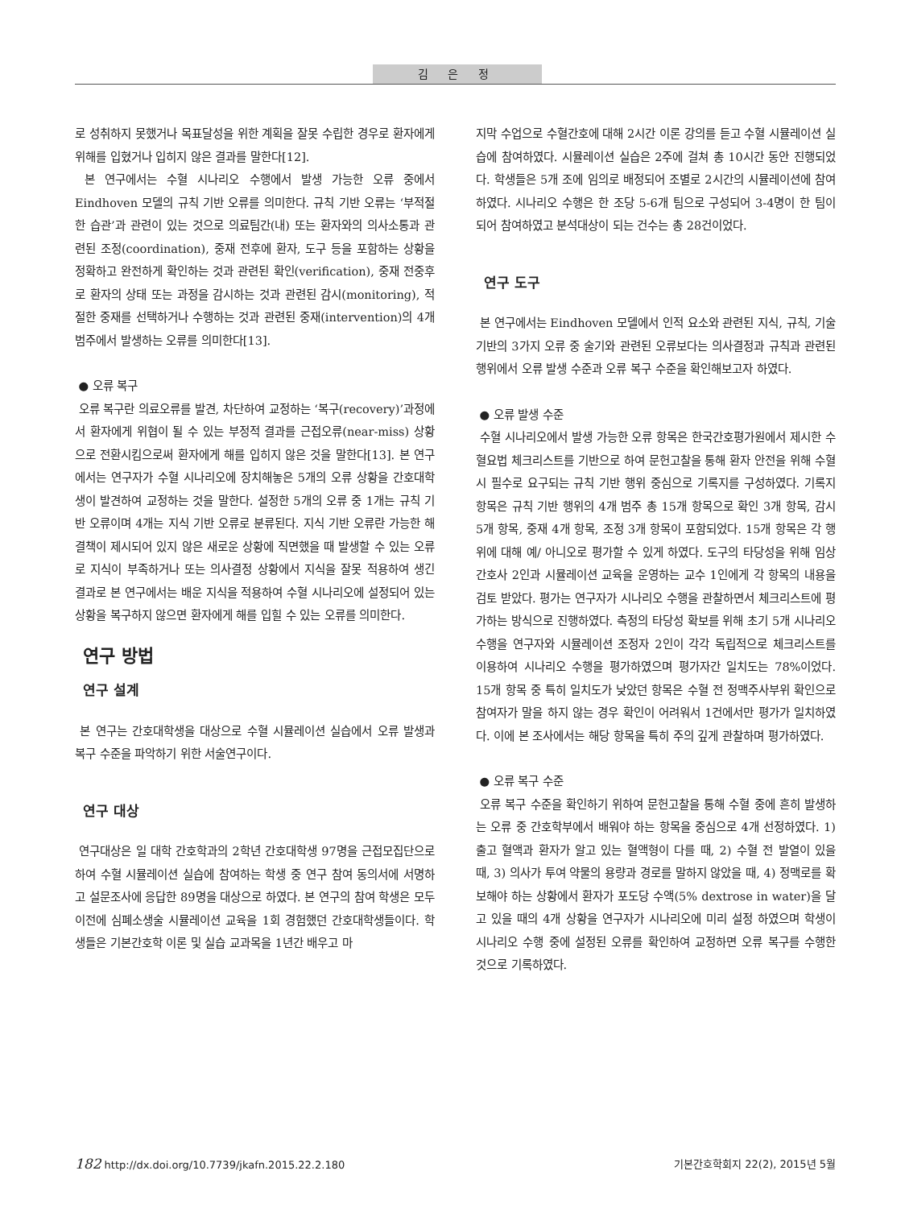김 은 정
로 성취하지 못했거나 목표달성을 위한 계획을 잘못 수립한 경우로 환자에게 위해를 입혔거나 입히지 않은 결과를 말한다[12].
본 연구에서는 수혈 시나리오 수행에서 발생 가능한 오류 중에서 Eindhoven 모델의 규칙 기반 오류를 의미한다. 규칙 기반 오류는 ‘부적절한 습관’과 관련이 있는 것으로 의료팀간(내) 또는 환자와의 의사소통과 관련된 조정(coordination), 중재 전후에 환자, 도구 등을 포함하는 상황을 정확하고 완전하게 확인하는 것과 관련된 확인(verification), 중재 전중후로 환자의 상태 또는 과정을 감시하는 것과 관련된 감시(monitoring), 적절한 중재를 선택하거나 수행하는 것과 관련된 중재(intervention)의 4개 범주에서 발생하는 오류를 의미한다[13].
● 오류 복구
오류 복구란 의료오류를 발견, 차단하여 교정하는 ‘복구(recovery)’과정에서 환자에게 위협이 될 수 있는 부정적 결과를 근접오류(near-miss) 상황으로 전환시킴으로써 환자에게 해를 입히지 않은 것을 말한다[13]. 본 연구에서는 연구자가 수혈 시나리오에 장치해놓은 5개의 오류 상황을 간호대학생이 발견하여 교정하는 것을 말한다. 설정한 5개의 오류 중 1개는 규칙 기반 오류이며 4개는 지식 기반 오류로 분류된다. 지식 기반 오류란 가능한 해결책이 제시되어 있지 않은 새로운 상황에 직면했을 때 발생할 수 있는 오류로 지식이 부족하거나 또는 의사결정 상황에서 지식을 잘못 적용하여 생긴 결과로 본 연구에서는 배운 지식을 적용하여 수혈 시나리오에 설정되어 있는 상황을 복구하지 않으면 환자에게 해를 입힐 수 있는 오류를 의미한다.
연구 방법
연구 설계
본 연구는 간호대학생을 대상으로 수혈 시뮬레이션 실습에서 오류 발생과 복구 수준을 파악하기 위한 서술연구이다.
연구 대상
연구대상은 일 대학 간호학과의 2학년 간호대학생 97명을 근접모집단으로 하여 수혈 시뮬레이션 실습에 참여하는 학생 중 연구 참여 동의서에 서명하고 설문조사에 응답한 89명을 대상으로 하였다. 본 연구의 참여 학생은 모두 이전에 심폐소생술 시뮬레이션 교육을 1회 경험했던 간호대학생들이다. 학생들은 기본간호학 이론 및 실습 교과목을 1년간 배우고 마
지막 수업으로 수혈간호에 대해 2시간 이론 강의를 듣고 수혈 시뮬레이션 실습에 참여하였다. 시뮬레이션 실습은 2주에 걸쳐 총 10시간 동안 진행되었다. 학생들은 5개 조에 임의로 배정되어 조별로 2시간의 시뮬레이션에 참여하였다. 시나리오 수행은 한 조당 5-6개 팀으로 구성되어 3-4명이 한 팀이 되어 참여하였고 분석대상이 되는 건수는 총 28건이었다.
연구 도구
본 연구에서는 Eindhoven 모델에서 인적 요소와 관련된 지식, 규칙, 기술 기반의 3가지 오류 중 술기와 관련된 오류보다는 의사결정과 규칙과 관련된 행위에서 오류 발생 수준과 오류 복구 수준을 확인해보고자 하였다.
● 오류 발생 수준
수혈 시나리오에서 발생 가능한 오류 항목은 한국간호평가원에서 제시한 수혈요법 체크리스트를 기반으로 하여 문헌고찰을 통해 환자 안전을 위해 수혈 시 필수로 요구되는 규칙 기반 행위 중심으로 기록지를 구성하였다. 기록지 항목은 규칙 기반 행위의 4개 범주 총 15개 항목으로 확인 3개 항목, 감시 5개 항목, 중재 4개 항목, 조정 3개 항목이 포함되었다. 15개 항목은 각 행위에 대해 예/ 아니오로 평가할 수 있게 하였다. 도구의 타당성을 위해 임상간호사 2인과 시뮬레이션 교육을 운영하는 교수 1인에게 각 항목의 내용을 검토 받았다. 평가는 연구자가 시나리오 수행을 관찰하면서 체크리스트에 평가하는 방식으로 진행하였다. 측정의 타당성 확보를 위해 초기 5개 시나리오 수행을 연구자와 시뮬레이션 조정자 2인이 각각 독립적으로 체크리스트를 이용하여 시나리오 수행을 평가하였으며 평가자간 일치도는 78%이었다. 15개 항목 중 특히 일치도가 낮았던 항목은 수혈 전 정맥주사부위 확인으로 참여자가 말을 하지 않는 경우 확인이 어려워서 1건에서만 평가가 일치하였다. 이에 본 조사에서는 해당 항목을 특히 주의 깊게 관찰하며 평가하였다.
● 오류 복구 수준
오류 복구 수준을 확인하기 위하여 문헌고찰을 통해 수혈 중에 흔히 발생하는 오류 중 간호학부에서 배워야 하는 항목을 중심으로 4개 선정하였다. 1) 출고 혈액과 환자가 알고 있는 혈액형이 다를 때, 2) 수혈 전 발열이 있을 때, 3) 의사가 투여 약물의 용량과 경로를 말하지 않았을 때, 4) 정맥로를 확보해야 하는 상황에서 환자가 포도당 수액(5% dextrose in water)을 달고 있을 때의 4개 상황을 연구자가 시나리오에 미리 설정 하였으며 학생이 시나리오 수행 중에 설정된 오류를 확인하여 교정하면 오류 복구를 수행한 것으로 기록하였다.
182 http://dx.doi.org/10.7739/jkafn.2015.22.2.180 기본간호학회지 22(2), 2015년 5월